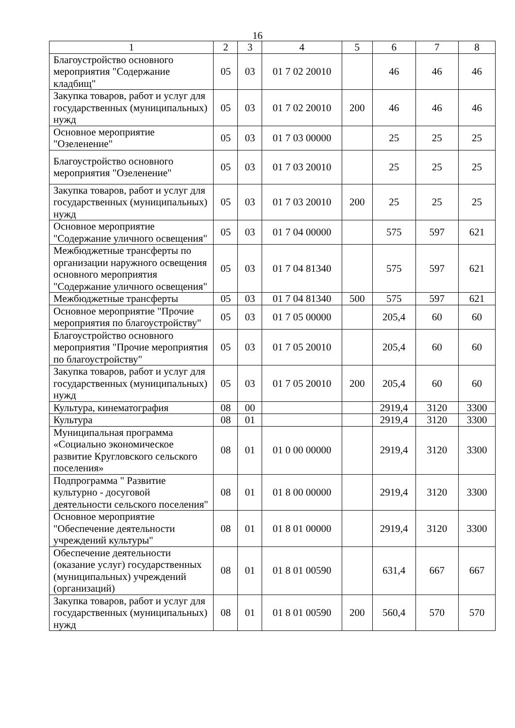16
| 1 | 2 | 3 | 4 | 5 | 6 | 7 | 8 |
| --- | --- | --- | --- | --- | --- | --- | --- |
| Благоустройство основного мероприятия "Содержание кладбищ" | 05 | 03 | 01 7 02 20010 | | 46 | 46 | 46 |
| Закупка товаров, работ и услуг для государственных (муниципальных) нужд | 05 | 03 | 01 7 02 20010 | 200 | 46 | 46 | 46 |
| Основное мероприятие "Озеленение" | 05 | 03 | 01 7 03 00000 | | 25 | 25 | 25 |
| Благоустройство основного мероприятия "Озеленение" | 05 | 03 | 01 7 03 20010 | | 25 | 25 | 25 |
| Закупка товаров, работ и услуг для государственных (муниципальных) нужд | 05 | 03 | 01 7 03 20010 | 200 | 25 | 25 | 25 |
| Основное мероприятие "Содержание уличного освещения" | 05 | 03 | 01 7 04 00000 | | 575 | 597 | 621 |
| Межбюджетные трансферты по организации наружного освещения основного мероприятия "Содержание уличного освещения" | 05 | 03 | 01 7 04 81340 | | 575 | 597 | 621 |
| Межбюджетные трансферты | 05 | 03 | 01 7 04 81340 | 500 | 575 | 597 | 621 |
| Основное мероприятие "Прочие мероприятия по благоустройству" | 05 | 03 | 01 7 05 00000 | | 205,4 | 60 | 60 |
| Благоустройство основного мероприятия "Прочие мероприятия по благоустройству" | 05 | 03 | 01 7 05 20010 | | 205,4 | 60 | 60 |
| Закупка товаров, работ и услуг для государственных (муниципальных) нужд | 05 | 03 | 01 7 05 20010 | 200 | 205,4 | 60 | 60 |
| Культура, кинематография | 08 | 00 | | | 2919,4 | 3120 | 3300 |
| Культура | 08 | 01 | | | 2919,4 | 3120 | 3300 |
| Муниципальная программа «Социально экономическое развитие Кругловского сельского поселения» | 08 | 01 | 01 0 00 00000 | | 2919,4 | 3120 | 3300 |
| Подпрограмма " Развитие культурно - досуговой деятельности сельского поселения" | 08 | 01 | 01 8 00 00000 | | 2919,4 | 3120 | 3300 |
| Основное мероприятие "Обеспечение деятельности учреждений культуры" | 08 | 01 | 01 8 01 00000 | | 2919,4 | 3120 | 3300 |
| Обеспечение деятельности (оказание услуг) государственных (муниципальных) учреждений (организаций) | 08 | 01 | 01 8 01 00590 | | 631,4 | 667 | 667 |
| Закупка товаров, работ и услуг для государственных (муниципальных) нужд | 08 | 01 | 01 8 01 00590 | 200 | 560,4 | 570 | 570 |